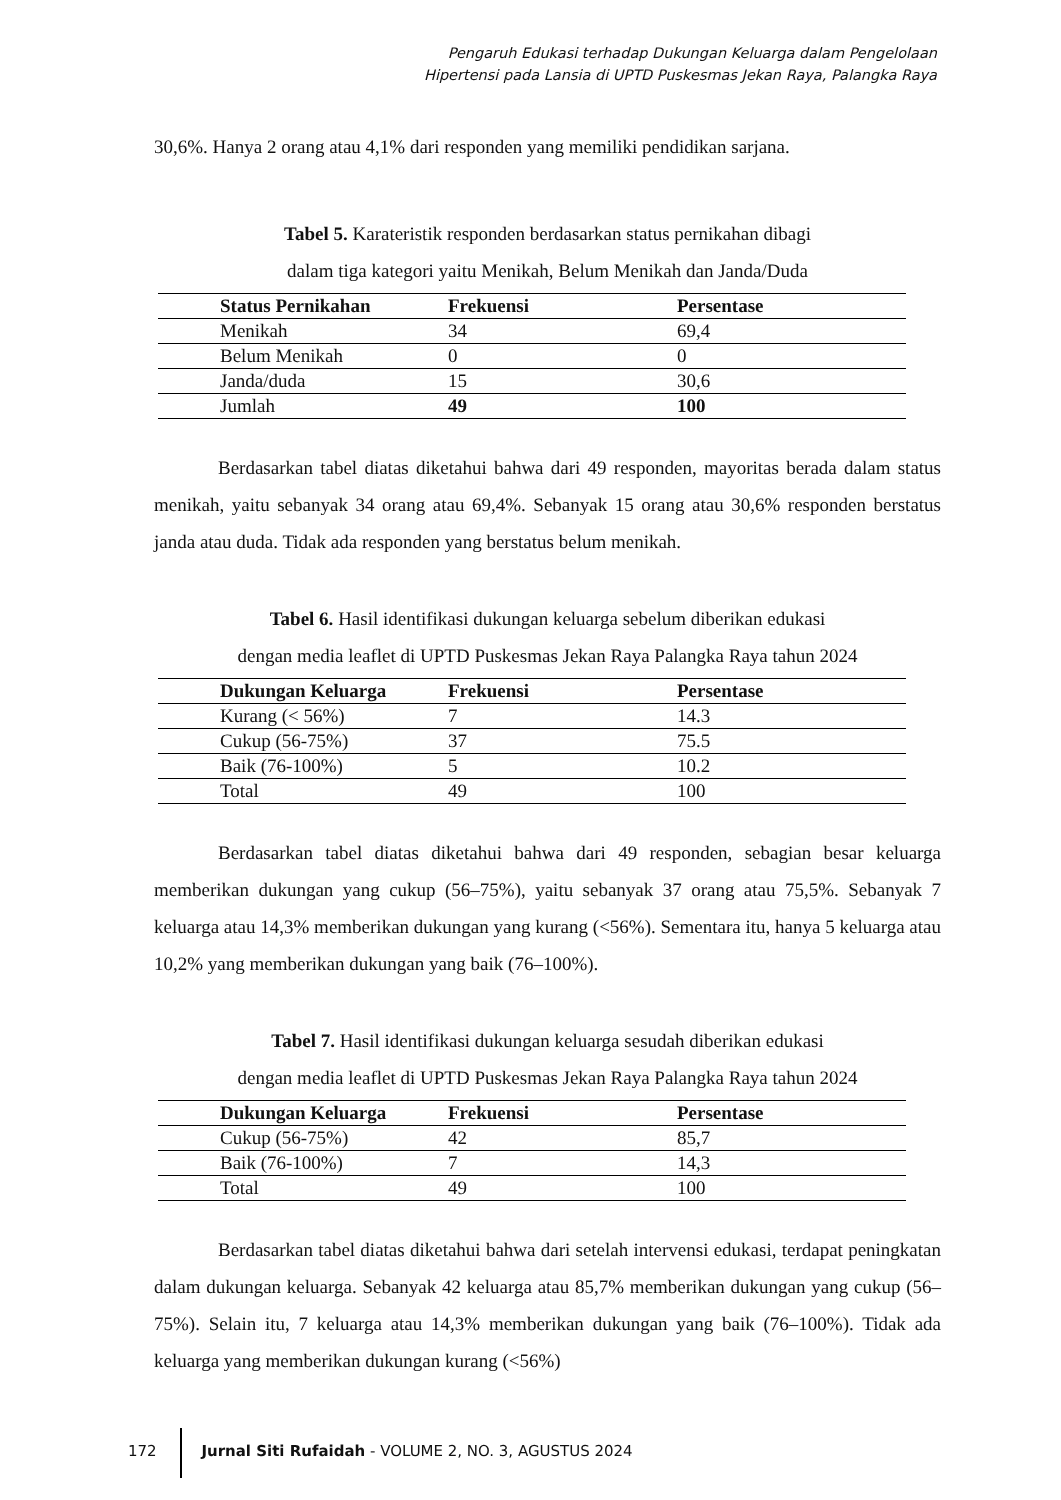Pengaruh Edukasi terhadap Dukungan Keluarga dalam Pengelolaan
Hipertensi pada Lansia di UPTD Puskesmas Jekan Raya, Palangka Raya
30,6%. Hanya 2 orang atau 4,1% dari responden yang memiliki pendidikan sarjana.
Tabel 5. Karateristik responden berdasarkan status pernikahan dibagi
dalam tiga kategori yaitu Menikah, Belum Menikah dan Janda/Duda
| Status Pernikahan | Frekuensi | Persentase |
| --- | --- | --- |
| Menikah | 34 | 69,4 |
| Belum Menikah | 0 | 0 |
| Janda/duda | 15 | 30,6 |
| Jumlah | 49 | 100 |
Berdasarkan tabel diatas diketahui bahwa dari 49 responden, mayoritas berada dalam status menikah, yaitu sebanyak 34 orang atau 69,4%. Sebanyak 15 orang atau 30,6% responden berstatus janda atau duda. Tidak ada responden yang berstatus belum menikah.
Tabel 6. Hasil identifikasi dukungan keluarga sebelum diberikan edukasi
dengan media leaflet di UPTD Puskesmas Jekan Raya Palangka Raya tahun 2024
| Dukungan Keluarga | Frekuensi | Persentase |
| --- | --- | --- |
| Kurang (< 56%) | 7 | 14.3 |
| Cukup (56-75%) | 37 | 75.5 |
| Baik (76-100%) | 5 | 10.2 |
| Total | 49 | 100 |
Berdasarkan tabel diatas diketahui bahwa dari 49 responden, sebagian besar keluarga memberikan dukungan yang cukup (56–75%), yaitu sebanyak 37 orang atau 75,5%. Sebanyak 7 keluarga atau 14,3% memberikan dukungan yang kurang (<56%). Sementara itu, hanya 5 keluarga atau 10,2% yang memberikan dukungan yang baik (76–100%).
Tabel 7. Hasil identifikasi dukungan keluarga sesudah diberikan edukasi
dengan media leaflet di UPTD Puskesmas Jekan Raya Palangka Raya tahun 2024
| Dukungan Keluarga | Frekuensi | Persentase |
| --- | --- | --- |
| Cukup (56-75%) | 42 | 85,7 |
| Baik (76-100%) | 7 | 14,3 |
| Total | 49 | 100 |
Berdasarkan tabel diatas diketahui bahwa dari setelah intervensi edukasi, terdapat peningkatan dalam dukungan keluarga. Sebanyak 42 keluarga atau 85,7% memberikan dukungan yang cukup (56–75%). Selain itu, 7 keluarga atau 14,3% memberikan dukungan yang baik (76–100%). Tidak ada keluarga yang memberikan dukungan kurang (<56%)
172 Jurnal Siti Rufaidah - VOLUME 2, NO. 3, AGUSTUS 2024